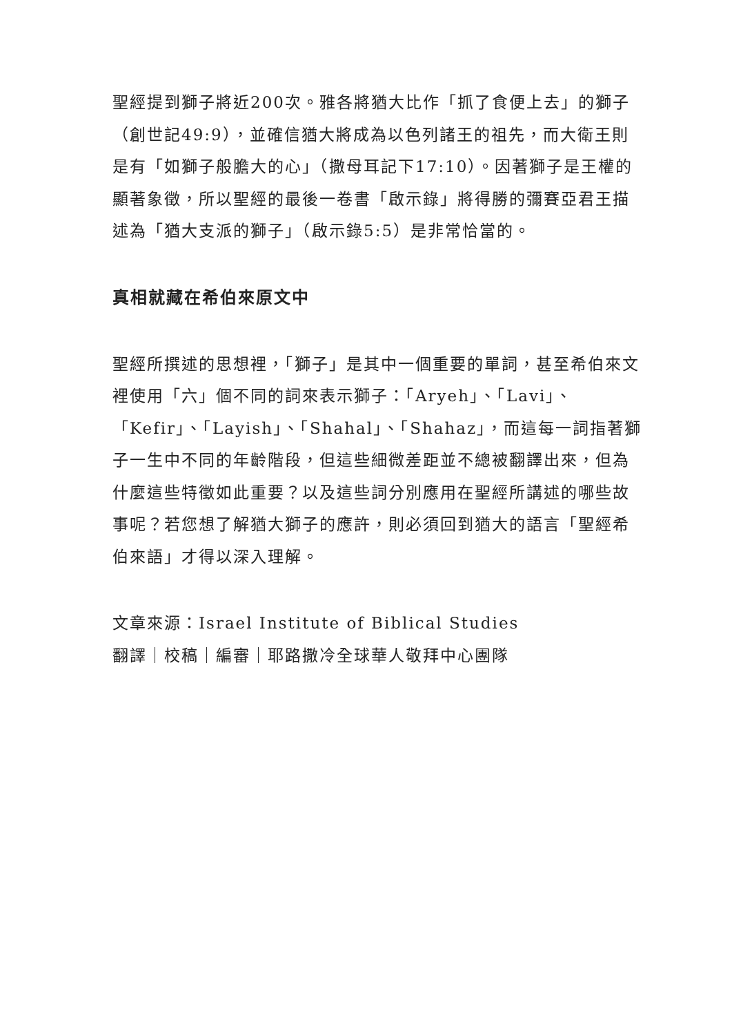聖經提到獅子將近200次。雅各將猶大比作「抓了食便上去」的獅子（創世記49:9），並確信猶大將成為以色列諸王的祖先，而大衛王則是有「如獅子般膽大的心」（撒母耳記下17:10）。因著獅子是王權的顯著象徵，所以聖經的最後一卷書「啟示錄」將得勝的彌賽亞君王描述為「猶大支派的獅子」（啟示錄5:5）是非常恰當的。
真相就藏在希伯來原文中
聖經所撰述的思想裡，「獅子」是其中一個重要的單詞，甚至希伯來文裡使用「六」個不同的詞來表示獅子：「Aryeh」、「Lavi」、「Kefir」、「Layish」、「Shahal」、「Shahaz」，而這每一詞指著獅子一生中不同的年齡階段，但這些細微差距並不總被翻譯出來，但為什麼這些特徵如此重要？以及這些詞分別應用在聖經所講述的哪些故事呢？若您想了解猶大獅子的應許，則必須回到猶大的語言「聖經希伯來語」才得以深入理解。
文章來源：Israel Institute of Biblical Studies
翻譯｜校稿｜編審｜耶路撒冷全球華人敬拜中心團隊